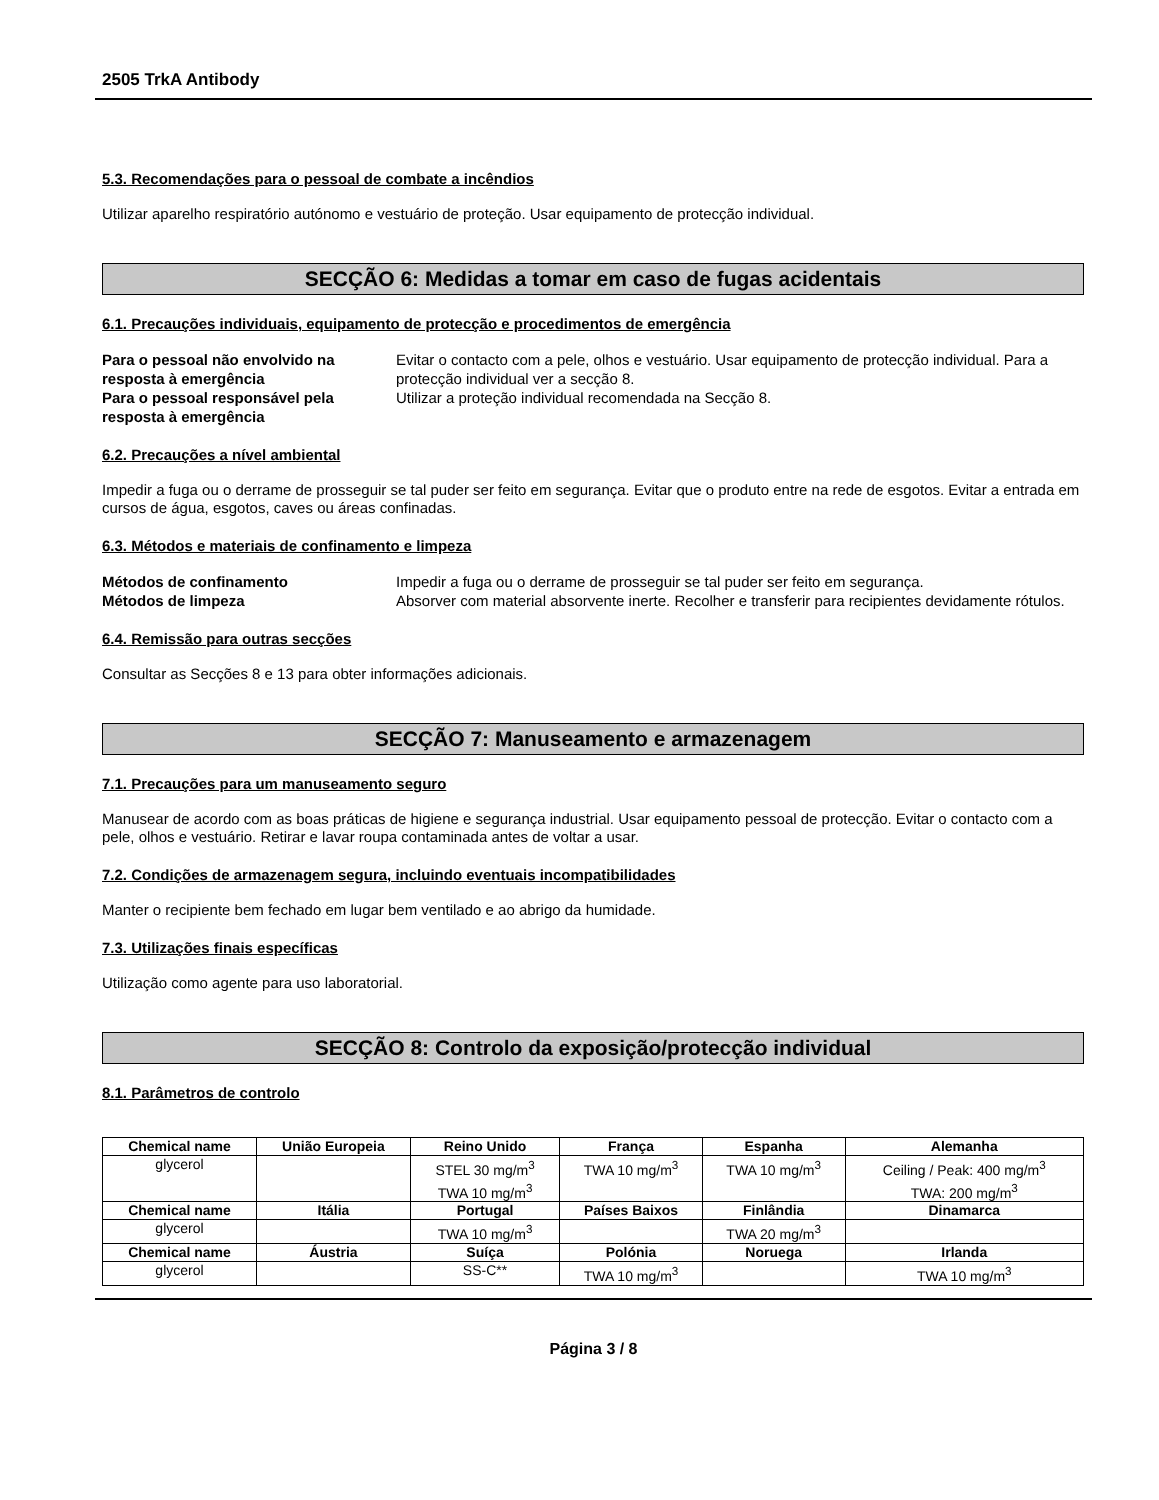2505 TrkA Antibody
5.3. Recomendações para o pessoal de combate a incêndios
Utilizar aparelho respiratório autónomo e vestuário de proteção. Usar equipamento de protecção individual.
SECÇÃO 6: Medidas a tomar em caso de fugas acidentais
6.1. Precauções individuais, equipamento de protecção e procedimentos de emergência
Para o pessoal não envolvido na resposta à emergência
Evitar o contacto com a pele, olhos e vestuário. Usar equipamento de protecção individual. Para a protecção individual ver a secção 8.
Para o pessoal responsável pela resposta à emergência
Utilizar a proteção individual recomendada na Secção 8.
6.2. Precauções a nível ambiental
Impedir a fuga ou o derrame de prosseguir se tal puder ser feito em segurança. Evitar que o produto entre na rede de esgotos. Evitar a entrada em cursos de água, esgotos, caves ou áreas confinadas.
6.3. Métodos e materiais de confinamento e limpeza
Métodos de confinamento
Impedir a fuga ou o derrame de prosseguir se tal puder ser feito em segurança.
Métodos de limpeza
Absorver com material absorvente inerte. Recolher e transferir para recipientes devidamente rótulos.
6.4. Remissão para outras secções
Consultar as Secções 8 e 13 para obter informações adicionais.
SECÇÃO 7: Manuseamento e armazenagem
7.1. Precauções para um manuseamento seguro
Manusear de acordo com as boas práticas de higiene e segurança industrial. Usar equipamento pessoal de protecção. Evitar o contacto com a pele, olhos e vestuário. Retirar e lavar roupa contaminada antes de voltar a usar.
7.2. Condições de armazenagem segura, incluindo eventuais incompatibilidades
Manter o recipiente bem fechado em lugar bem ventilado e ao abrigo da humidade.
7.3. Utilizações finais específicas
Utilização como agente para uso laboratorial.
SECÇÃO 8: Controlo da exposição/protecção individual
8.1. Parâmetros de controlo
| Chemical name | União Europeia | Reino Unido | França | Espanha | Alemanha |
| --- | --- | --- | --- | --- | --- |
| glycerol | | STEL 30 mg/m<sup>3</sup> TWA 10 mg/m<sup>3</sup> | TWA 10 mg/m<sup>3</sup> | TWA 10 mg/m<sup>3</sup> | Ceiling / Peak: 400 mg/m<sup>3</sup> TWA: 200 mg/m<sup>3</sup> |
| Chemical name | Itália | Portugal | Países Baixos | Finlândia | Dinamarca |
| glycerol | | TWA 10 mg/m<sup>3</sup> | | TWA 20 mg/m<sup>3</sup> | |
| Chemical name | Áustria | Suíça | Polónia | Noruega | Irlanda |
| glycerol | | SS-C** | TWA 10 mg/m<sup>3</sup> | | TWA 10 mg/m<sup>3</sup> |
Página 3 / 8